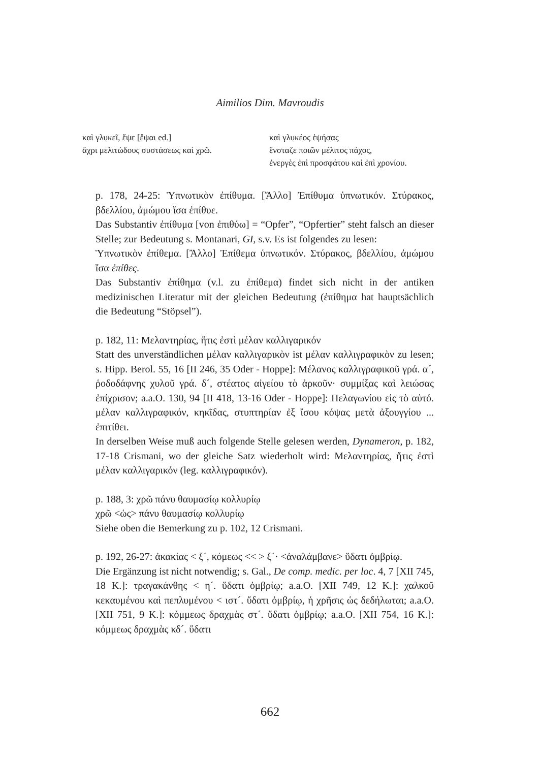Aimilios Dim. Mavroudis
καὶ γλυκεῖ, ἕψε [ἕψαι ed.]
ἄχρι μελιτώδους συστάσεως καὶ χρῶ.
καὶ γλυκέος ἑψήσας
ἔνσταζε ποιῶν μέλιτος πάχος,
ἐνεργὲς ἐπὶ προσφάτου καὶ ἐπὶ χρονίου.
p. 178, 24-25: Ὑπνωτικὸν ἐπίθυμα. [Ἄλλο] Ἐπίθυμα ὑπνωτικόν. Στύρακος, βδελλίου, ἀμώμου ἴσα ἐπίθυε.
Das Substantiv ἐπίθυμα [von ἐπιθύω] = “Opfer”, “Opfertier” steht falsch an dieser Stelle; zur Bedeutung s. Montanari, GI, s.v. Es ist folgendes zu lesen:
Ὑπνωτικὸν ἐπίθεμα. [Ἄλλο] Ἐπίθεμα ὑπνωτικόν. Στύρακος, βδελλίου, ἀμώμου ἴσα ἐπίθες.
Das Substantiv ἐπίθημα (v.l. zu ἐπίθεμα) findet sich nicht in der antiken medizinischen Literatur mit der gleichen Bedeutung (ἐπίθημα hat hauptsächlich die Bedeutung “Stöpsel”).
p. 182, 11: Μελαντηρίας, ἥτις ἐστὶ μέλαν καλλιγαρικόν
Statt des unverständlichen μέλαν καλλιγαρικὸν ist μέλαν καλλιγραφικὸν zu lesen; s. Hipp. Berol. 55, 16 [II 246, 35 Oder - Hoppe]: Μέλανος καλλιγραφικοῦ γρά. α´, ῥοδοδάφνης χυλοῦ γρά. δ´, στέατος αἰγείου τὸ ἀρκοῦν· συμμίξας καὶ λειώσας ἐπίχρισον; a.a.O. 130, 94 [II 418, 13-16 Oder - Hoppe]: Πελαγωνίου εἰς τὸ αὐτό. μέλαν καλλιγραφικόν, κηκῖδας, στυπτηρίαν ἐξ ἴσου κόψας μετὰ ἀξουγγίου ... ἐπιτίθει.
In derselben Weise muß auch folgende Stelle gelesen werden, Dynameron, p. 182, 17-18 Crismani, wo der gleiche Satz wiederholt wird: Μελαντηρίας, ἥτις ἐστὶ μέλαν καλλιγαρικόν (leg. καλλιγραφικόν).
p. 188, 3: χρῶ πάνυ θαυμασίῳ κολλυρίῳ
χρῶ <ὡς> πάνυ θαυμασίῳ κολλυρίῳ
Siehe oben die Bemerkung zu p. 102, 12 Crismani.
p. 192, 26-27: ἀκακίας < ξ´, κόμεως << > ξ´· <ἀναλάμβανε> ὕδατι ὀμβρίῳ.
Die Ergänzung ist nicht notwendig; s. Gal., De comp. medic. per loc. 4, 7 [XII 745, 18 K.]: τραγακάνθης < η´. ὕδατι ὀμβρίῳ; a.a.O. [XII 749, 12 K.]: χαλκοῦ κεκαυμένου καὶ πεπλυμένου < ιστ´. ὕδατι ὀμβρίῳ, ἡ χρῆσις ὡς δεδήλωται; a.a.O. [XII 751, 9 K.]: κόμμεως δραχμὰς στ´. ὕδατι ὀμβρίῳ; a.a.O. [XII 754, 16 K.]: κόμμεως δραχμὰς κδ´. ὕδατι
662